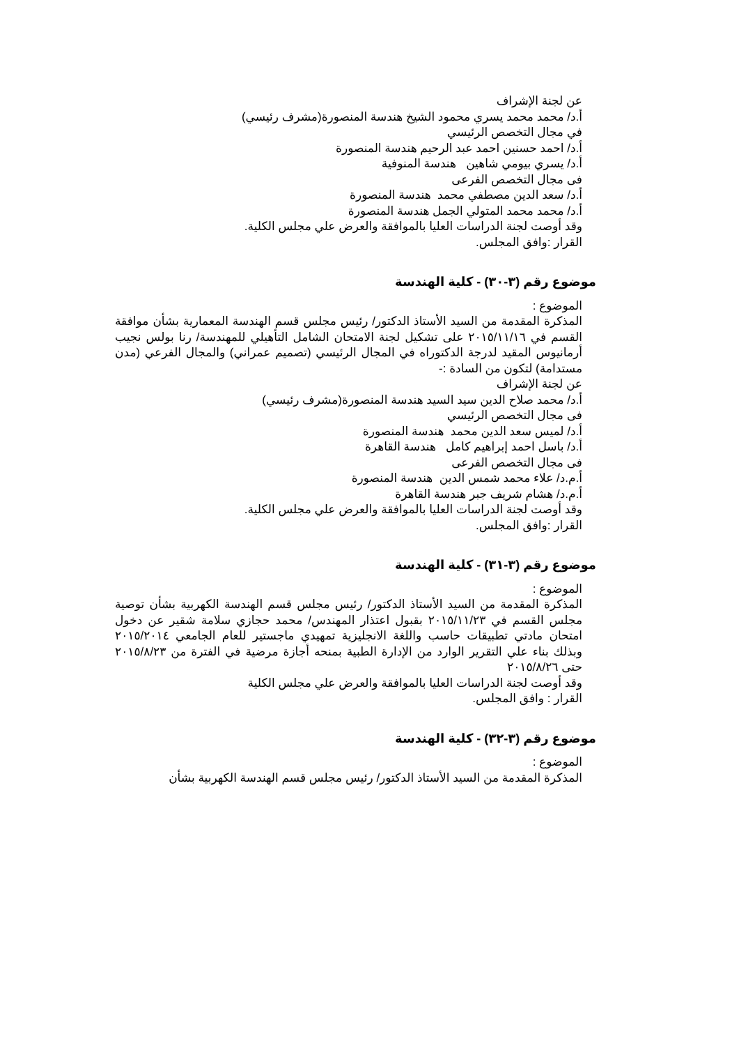عن لجنة الإشراف
أ.د/ محمد محمد يسري محمود الشيخ هندسة المنصورة(مشرف رئيسي)
في مجال التخصص الرئيسي
أ.د/ احمد حسنين احمد عبد الرحيم هندسة المنصورة
أ.د/ يسري بيومي شاهين هندسة المنوفية
فى مجال التخصص الفرعى
أ.د/ سعد الدين مصطفي محمد هندسة المنصورة
أ.د/ محمد محمد المتولي الجمل هندسة المنصورة
وقد أوصت لجنة الدراسات العليا بالموافقة والعرض علي مجلس الكلية.
القرار :وافق المجلس.
موضوع رقم (٣-٣٠) - كلية الهندسة
الموضوع :
المذكرة المقدمة من السيد الأستاذ الدكتور/ رئيس مجلس قسم الهندسة المعمارية بشأن موافقة القسم في ٢٠١٥/١١/١٦ على تشكيل لجنة الامتحان الشامل التأهيلي للمهندسة/ رنا بولس نجيب أرمانيوس المقيد لدرجة الدكتوراه في المجال الرئيسي (تصميم عمراني) والمجال الفرعي (مدن مستدامة) لتكون من السادة :-
عن لجنة الإشراف
أ.د/ محمد صلاح الدين سيد السيد هندسة المنصورة(مشرف رئيسي)
فى مجال التخصص الرئيسي
أ.د/ لميس سعد الدين محمد هندسة المنصورة
أ.د/ باسل احمد إبراهيم كامل هندسة القاهرة
فى مجال التخصص الفرعى
أ.م.د/ علاء محمد شمس الدين هندسة المنصورة
أ.م.د/ هشام شريف جبر هندسة القاهرة
وقد أوصت لجنة الدراسات العليا بالموافقة والعرض علي مجلس الكلية.
القرار :وافق المجلس.
موضوع رقم (٣-٣١) - كلية الهندسة
الموضوع :
المذكرة المقدمة من السيد الأستاذ الدكتور/ رئيس مجلس قسم الهندسة الكهربية بشأن توصية مجلس القسم في ٢٠١٥/١١/٢٣ بقبول اعتذار المهندس/ محمد حجازي سلامة شقير عن دخول امتحان مادتي تطبيقات حاسب واللغة الانجليزية تمهيدي ماجستير للعام الجامعي ٢٠١٥/٢٠١٤ وبذلك بناء علي التقرير الوارد من الإدارة الطبية بمنحه أجازة مرضية في الفترة من ٢٠١٥/٨/٢٣ حتى ٢٠١٥/٨/٢٦
وقد أوصت لجنة الدراسات العليا بالموافقة والعرض علي مجلس الكلية
القرار : وافق المجلس.
موضوع رقم (٣-٣٢) - كلية الهندسة
الموضوع :
المذكرة المقدمة من السيد الأستاذ الدكتور/ رئيس مجلس قسم الهندسة الكهربية بشأن